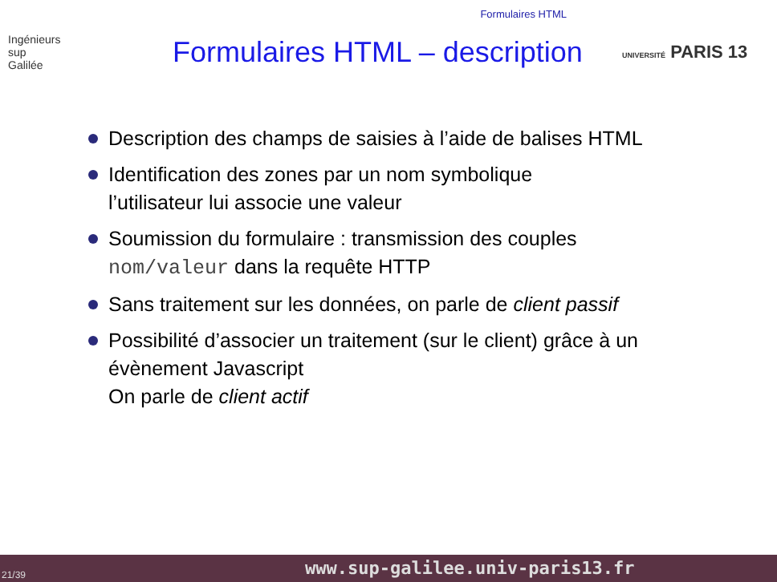Formulaires HTML
Ingénieurs
sup
Galilée
Formulaires HTML – description
UNIVERSITÉ PARIS 13
Description des champs de saisies à l’aide de balises HTML
Identification des zones par un nom symbolique
l’utilisateur lui associe une valeur
Soumission du formulaire : transmission des couples nom/valeur dans la requête HTTP
Sans traitement sur les données, on parle de client passif
Possibilité d’associer un traitement (sur le client) grâce à un évènement Javascript
On parle de client actif
21/39 www.sup-galilee.univ-paris13.fr